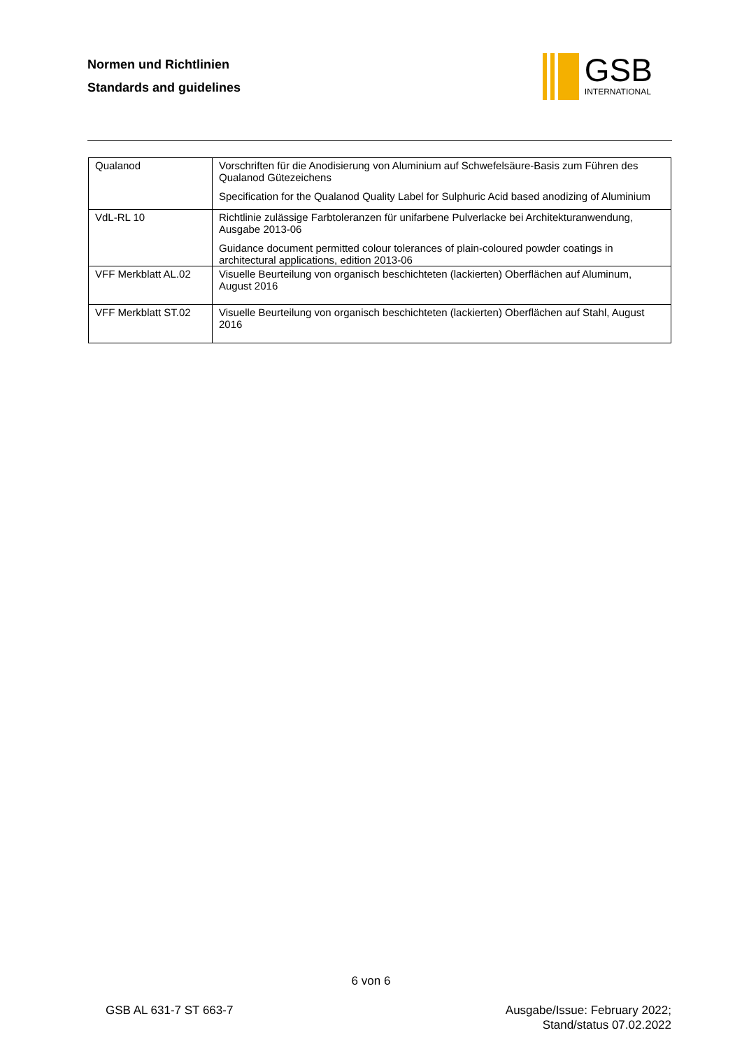Normen und Richtlinien
Standards and guidelines
GSB
INTERNATIONAL
| Qualanod | Vorschriften für die Anodisierung von Aluminium auf Schwefelsäure-Basis zum Führen des Qualanod Gütezeichens Specification for the Qualanod Quality Label for Sulphuric Acid based anodizing of Aluminium |
| VdL-RL 10 | Richtlinie zulässige Farbtoleranzen für unifarbene Pulverlacke bei Architekturanwendung, Ausgabe 2013-06 Guidance document permitted colour tolerances of plain-coloured powder coatings in architectural applications, edition 2013-06 |
| VFF Merkblatt AL.02 | Visuelle Beurteilung von organisch beschichteten (lackierten) Oberflächen auf Aluminum, August 2016 |
| VFF Merkblatt ST.02 | Visuelle Beurteilung von organisch beschichteten (lackierten) Oberflächen auf Stahl, August 2016 |
6 von 6
GSB AL 631-7 ST 663-7 Ausgabe/Issue: February 2022;
Stand/status 07.02.2022